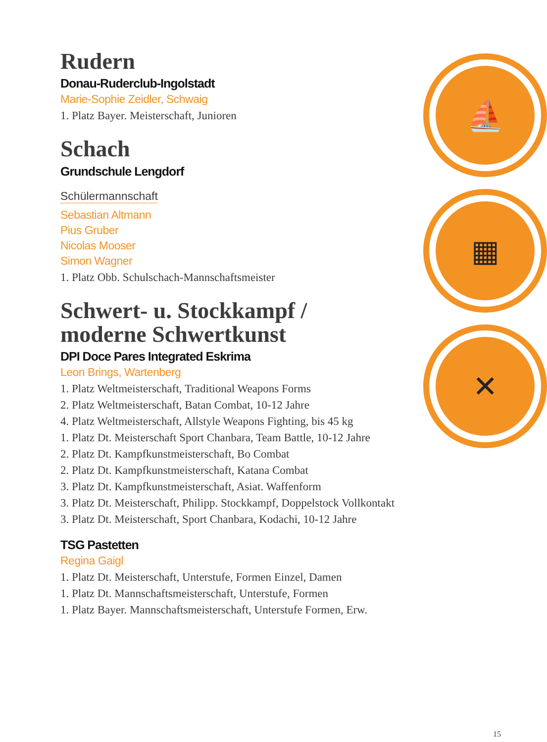Rudern
Donau-Ruderclub-Ingolstadt
Marie-Sophie Zeidler, Schwaig
1. Platz Bayer. Meisterschaft, Junioren
Schach
Grundschule Lengdorf
Schülermannschaft
Sebastian Altmann
Pius Gruber
Nicolas Mooser
Simon Wagner
1. Platz Obb. Schulschach-Mannschaftsmeister
Schwert- u. Stockkampf /
moderne Schwertkunst
DPI Doce Pares Integrated Eskrima
Leon Brings, Wartenberg
1. Platz Weltmeisterschaft, Traditional Weapons Forms
2. Platz Weltmeisterschaft, Batan Combat, 10-12 Jahre
4. Platz Weltmeisterschaft, Allstyle Weapons Fighting, bis 45 kg
1. Platz Dt. Meisterschaft Sport Chanbara, Team Battle, 10-12 Jahre
2. Platz Dt. Kampfkunstmeisterschaft, Bo Combat
2. Platz Dt. Kampfkunstmeisterschaft, Katana Combat
3. Platz Dt. Kampfkunstmeisterschaft, Asiat. Waffenform
3. Platz Dt. Meisterschaft, Philipp. Stockkampf, Doppelstock Vollkontakt
3. Platz Dt. Meisterschaft, Sport Chanbara, Kodachi, 10-12 Jahre
TSG Pastetten
Regina Gaigl
1. Platz Dt. Meisterschaft, Unterstufe, Formen Einzel, Damen
1. Platz Dt. Mannschaftsmeisterschaft, Unterstufe, Formen
1. Platz Bayer. Mannschaftsmeisterschaft, Unterstufe Formen, Erw.
⛵
▦
✕
15